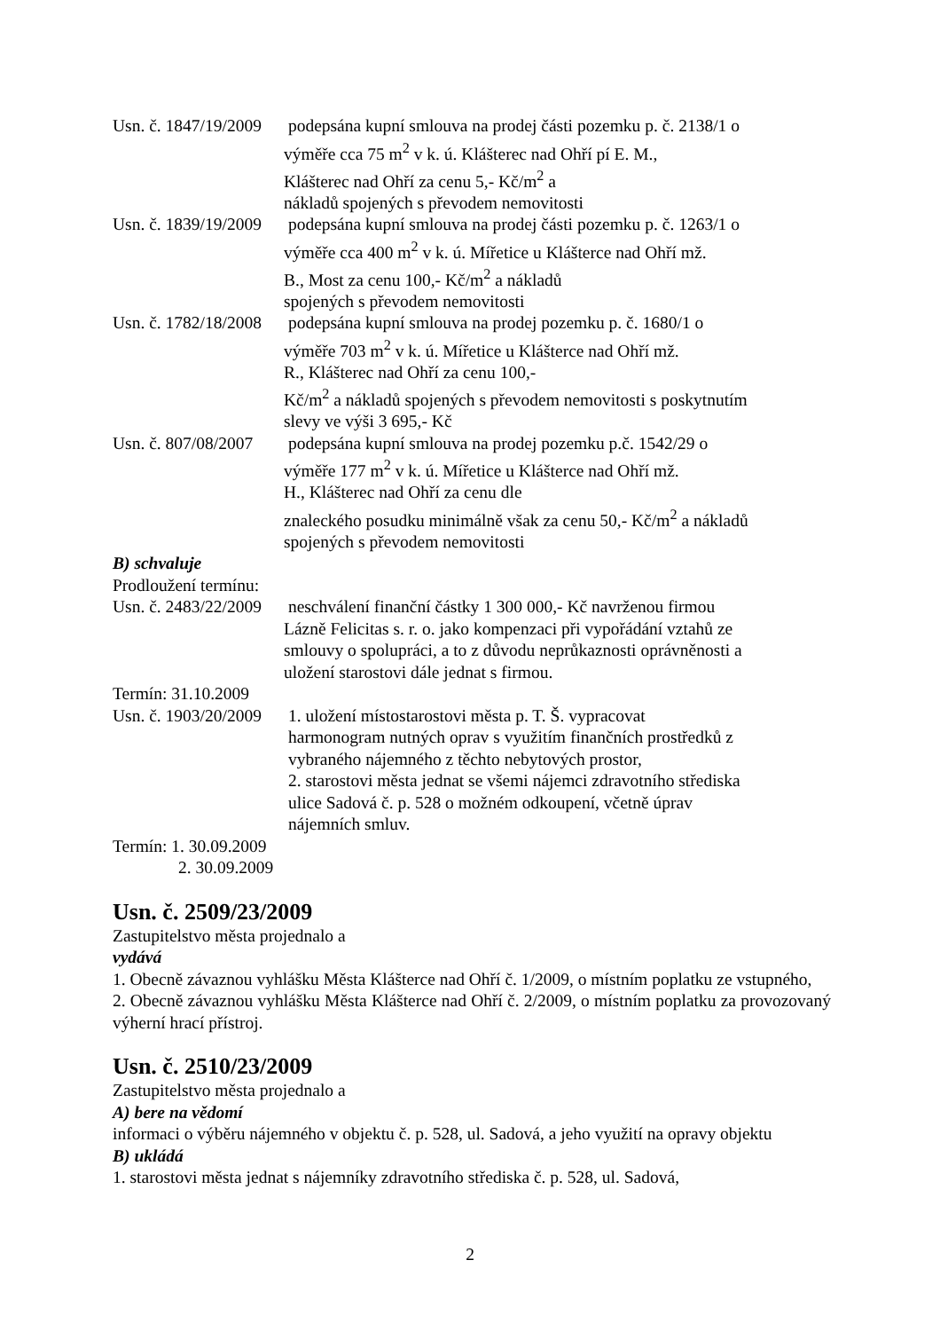Usn. č. 1847/19/2009
podepsána kupní smlouva na prodej části pozemku p. č. 2138/1 o
výměře cca 75 m<sup>2</sup> v k. ú. Klášterec nad Ohří pí E. M.,
Klášterec nad Ohří za cenu 5,- Kč/m<sup>2</sup> a
nákladů spojených s převodem nemovitosti
Usn. č. 1839/19/2009
podepsána kupní smlouva na prodej části pozemku p. č. 1263/1 o
výměře cca 400 m<sup>2</sup> v k. ú. Mířetice u Klášterce nad Ohří mž.
B., Most za cenu 100,- Kč/m<sup>2</sup> a nákladů
spojených s převodem nemovitosti
Usn. č. 1782/18/2008
podepsána kupní smlouva na prodej pozemku p. č. 1680/1 o
výměře 703 m<sup>2</sup> v k. ú. Mířetice u Klášterce nad Ohří mž.
R., Klášterec nad Ohří za cenu 100,-
Kč/m<sup>2</sup> a nákladů spojených s převodem nemovitosti s poskytnutím
slevy ve výši 3 695,- Kč
Usn. č. 807/08/2007
podepsána kupní smlouva na prodej pozemku p.č. 1542/29 o
výměře 177 m<sup>2</sup> v k. ú. Mířetice u Klášterce nad Ohří mž.
H., Klášterec nad Ohří za cenu dle
znaleckého posudku minimálně však za cenu 50,- Kč/m<sup>2</sup> a nákladů
spojených s převodem nemovitosti
B) schvaluje
Prodloužení termínu:
Usn. č. 2483/22/2009
neschválení finanční částky 1 300 000,- Kč navrženou firmou
Lázně Felicitas s. r. o. jako kompenzaci při vypořádání vztahů ze
smlouvy o spolupráci, a to z důvodu neprůkaznosti oprávněnosti a
uložení starostovi dále jednat s firmou.
Termín: 31.10.2009
Usn. č. 1903/20/2009
1. uložení místostarostovi města p. T. Š. vypracovat
harmonogram nutných oprav s využitím finančních prostředků z
vybraného nájemného z těchto nebytových prostor,
2. starostovi města jednat se všemi nájemci zdravotního střediska
ulice Sadová č. p. 528 o možném odkoupení, včetně úprav
nájemních smluv.
Termín: 1. 30.09.2009
2. 30.09.2009
Usn. č. 2509/23/2009
Zastupitelstvo města projednalo a
vydává
1. Obecně závaznou vyhlášku Města Klášterce nad Ohří č. 1/2009, o místním poplatku ze vstupného,
2. Obecně závaznou vyhlášku Města Klášterce nad Ohří č. 2/2009, o místním poplatku za provozovaný výherní hrací přístroj.
Usn. č. 2510/23/2009
Zastupitelstvo města projednalo a
A) bere na vědomí
informaci o výběru nájemného v objektu č. p. 528, ul. Sadová, a jeho využití na opravy objektu
B) ukládá
1. starostovi města jednat s nájemníky zdravotního střediska č. p. 528, ul. Sadová,
2